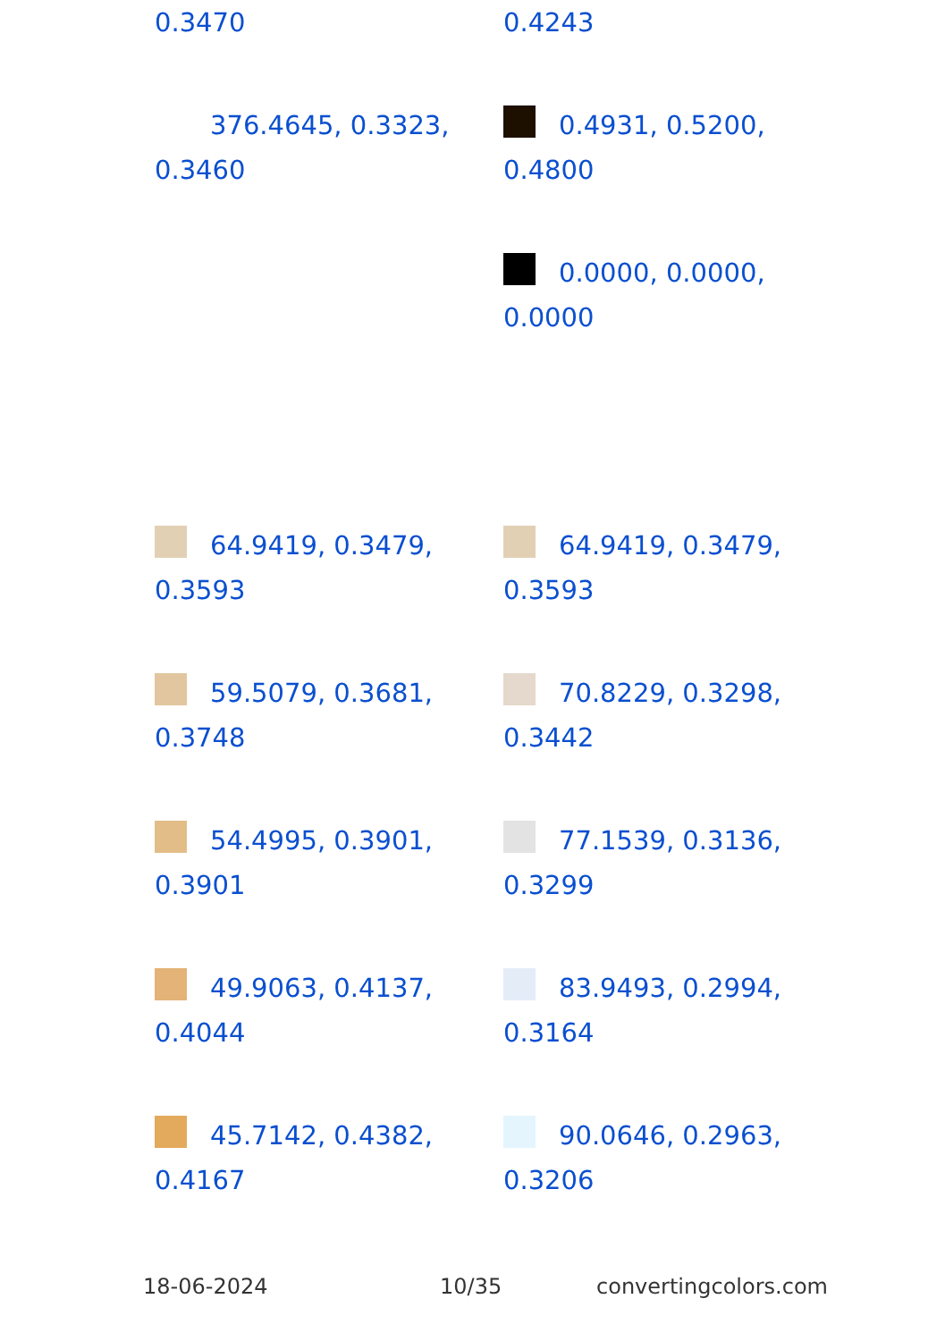0.3470 0.4243
376.4645, 0.3323, 0.3460
0.4931, 0.5200, 0.4800
0.0000, 0.0000, 0.0000
64.9419, 0.3479, 0.3593
64.9419, 0.3479, 0.3593
59.5079, 0.3681, 0.3748
70.8229, 0.3298, 0.3442
54.4995, 0.3901, 0.3901
77.1539, 0.3136, 0.3299
49.9063, 0.4137, 0.4044
83.9493, 0.2994, 0.3164
45.7142, 0.4382, 0.4167
90.0646, 0.2963, 0.3206
18-06-2024 10/35 convertingcolors.com